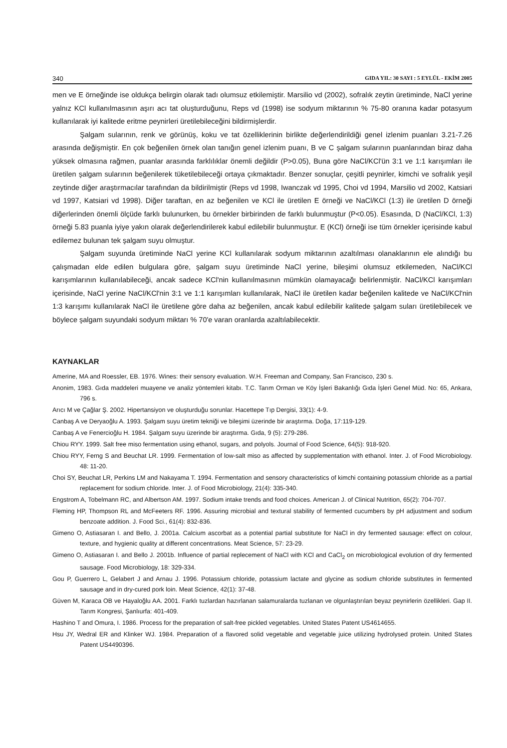340 GIDA YIL: 30 SAYI : 5 EYLÜL - EKİM 2005
men ve E örneğinde ise oldukça belirgin olarak tadı olumsuz etkilemiştir. Marsilio vd (2002), sofralık zeytin üretiminde, NaCl yerine yalnız KCl kullanılmasının aşırı acı tat oluşturduğunu, Reps vd (1998) ise sodyum miktarının % 75-80 oranına kadar potasyum kullanılarak iyi kalitede eritme peynirleri üretilebileceğini bildirmişlerdir.
Şalgam sularının, renk ve görünüş, koku ve tat özelliklerinin birlikte değerlendirildiği genel izlenim puanları 3.21-7.26 arasında değişmiştir. En çok beğenilen örnek olan tanığın genel izlenim puanı, B ve C şalgam sularının puanlarından biraz daha yüksek olmasına rağmen, puanlar arasında farklılıklar önemli değildir (P>0.05), Buna göre NaCl/KCl'ün 3:1 ve 1:1 karışımları ile üretilen şalgam sularının beğenilerek tüketilebileceği ortaya çıkmaktadır. Benzer sonuçlar, çeşitli peynirler, kimchi ve sofralık yeşil zeytinde diğer araştırmacılar tarafından da bildirilmiştir (Reps vd 1998, Iwanczak vd 1995, Choi vd 1994, Marsilio vd 2002, Katsiari vd 1997, Katsiari vd 1998). Diğer taraftan, en az beğenilen ve KCl ile üretilen E örneği ve NaCl/KCl (1:3) ile üretilen D örneği diğerlerinden önemli ölçüde farklı bulunurken, bu örnekler birbirinden de farklı bulunmuştur (P<0.05). Esasında, D (NaCl/KCl, 1:3) örneği 5.83 puanla iyiye yakın olarak değerlendirilerek kabul edilebilir bulunmuştur. E (KCl) örneği ise tüm örnekler içerisinde kabul edilemez bulunan tek şalgam suyu olmuştur.
Şalgam suyunda üretiminde NaCl yerine KCl kullanılarak sodyum miktarının azaltılması olanaklarının ele alındığı bu çalışmadan elde edilen bulgulara göre, şalgam suyu üretiminde NaCl yerine, bileşimi olumsuz etkilemeden, NaCl/KCl karışımlarının kullanılabileceği, ancak sadece KCl'nin kullanılmasının mümkün olamayacağı belirlenmiştir. NaCl/KCl karışımları içerisinde, NaCl yerine NaCl/KCl'nin 3:1 ve 1:1 karışımları kullanılarak, NaCl ile üretilen kadar beğenilen kalitede ve NaCl/KCl'nin 1:3 karışımı kullanılarak NaCl ile üretilene göre daha az beğenilen, ancak kabul edilebilir kalitede şalgam suları üretilebilecek ve böylece şalgam suyundaki sodyum miktarı % 70'e varan oranlarda azaltılabilecektir.
KAYNAKLAR
Amerine, MA and Roessler, EB. 1976. Wines: their sensory evaluation. W.H. Freeman and Company, San Francisco, 230 s.
Anonim, 1983. Gıda maddeleri muayene ve analiz yöntemleri kitabı. T.C. Tarım Orman ve Köy İşleri Bakanlığı Gıda İşleri Genel Müd. No: 65, Ankara, 796 s.
Arıcı M ve Çağlar Ş. 2002. Hipertansiyon ve oluşturduğu sorunlar. Hacettepe Tıp Dergisi, 33(1): 4-9.
Canbaş A ve Deryaoğlu A. 1993. Şalgam suyu üretim tekniği ve bileşimi üzerinde bir araştırma. Doğa, 17:119-129.
Canbaş A ve Fenercioğlu H. 1984. Şalgam suyu üzerinde bir araştırma. Gıda, 9 (5): 279-286.
Chiou RYY. 1999. Salt free miso fermentation using ethanol, sugars, and polyols. Journal of Food Science, 64(5): 918-920.
Chiou RYY, Ferng S and Beuchat LR. 1999. Fermentation of low-salt miso as affected by supplementation with ethanol. Inter. J. of Food Microbiology. 48: 11-20.
Choi SY, Beuchat LR, Perkins LM and Nakayama T. 1994. Fermentation and sensory characteristics of kimchi containing potassium chloride as a partial replacement for sodium chloride. Inter. J. of Food Microbiology, 21(4): 335-340.
Engstrom A, Tobelmann RC, and Albertson AM. 1997. Sodium intake trends and food choices. American J. of Clinical Nutrition, 65(2): 704-707.
Fleming HP, Thompson RL and McFeeters RF. 1996. Assuring microbial and textural stability of fermented cucumbers by pH adjustment and sodium benzoate addition. J. Food Sci., 61(4): 832-836.
Gimeno O, Astiasaran I. and Bello, J. 2001a. Calcium ascorbat as a potential partial substitute for NaCl in dry fermented sausage: effect on colour, texture, and hygienic quality at different concentrations. Meat Science, 57: 23-29.
Gimeno O, Astiasaran I. and Bello J. 2001b. Influence of partial replecement of NaCl with KCl and CaCl<sub>2</sub> on microbiological evolution of dry fermented sausage. Food Microbiology, 18: 329-334.
Gou P, Guerrero L, Gelabert J and Arnau J. 1996. Potassium chloride, potassium lactate and glycine as sodium chloride substitutes in fermented sausage and in dry-cured pork loin. Meat Science, 42(1): 37-48.
Güven M, Karaca OB ve Hayaloğlu AA. 2001. Farklı tuzlardan hazırlanan salamuralarda tuzlanan ve olgunlaştırılan beyaz peynirlerin özellikleri. Gap II. Tarım Kongresi, Şanlıurfa: 401-409.
Hashino T and Omura, I. 1986. Process for the preparation of salt-free pickled vegetables. United States Patent US4614655.
Hsu JY, Wedral ER and Klinker WJ. 1984. Preparation of a flavored solid vegetable and vegetable juice utilizing hydrolysed protein. United States Patent US4490396.